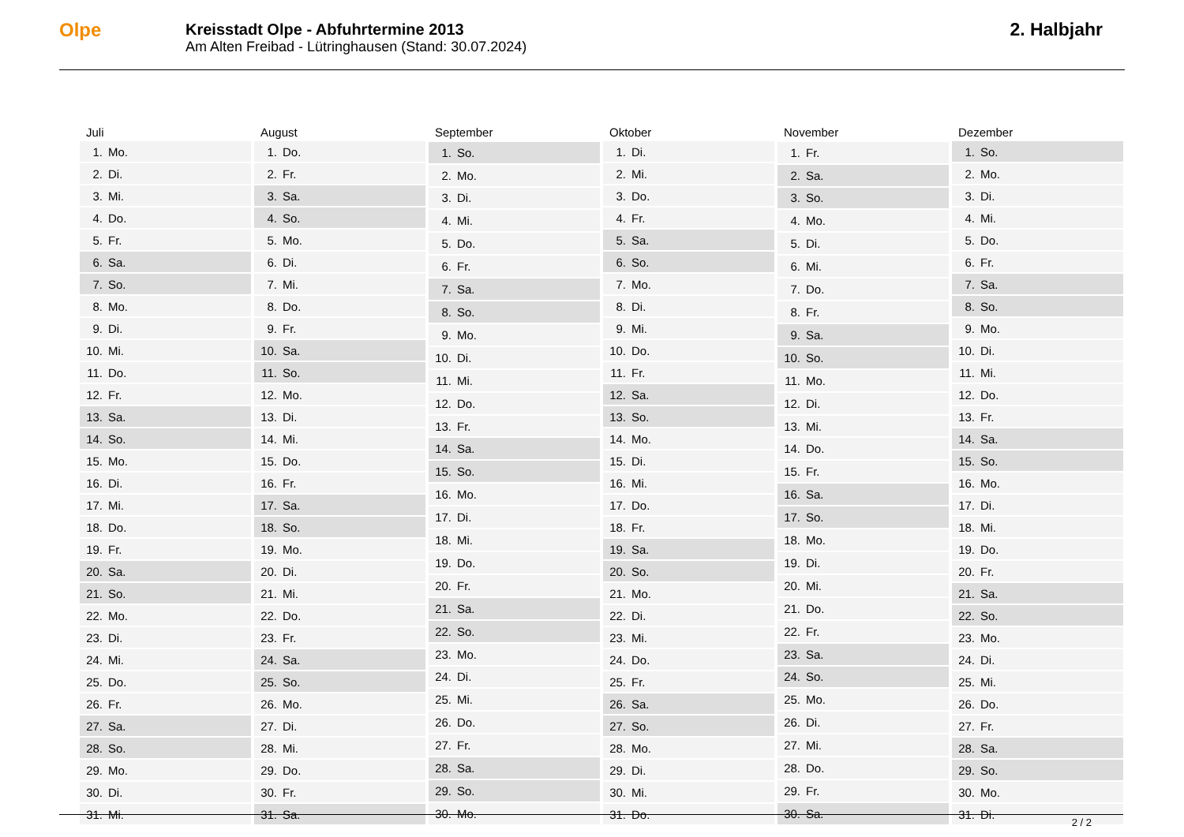Olpe
Kreisstadt Olpe - Abfuhrtermine 2013
Am Alten Freibad - Lütringhausen (Stand: 30.07.2024)
2. Halbjahr
| Juli | |
| --- | --- |
| 1. | Mo. |
| 2. | Di. |
| 3. | Mi. |
| 4. | Do. |
| 5. | Fr. |
| 6. | Sa. |
| 7. | So. |
| 8. | Mo. |
| 9. | Di. |
| 10. | Mi. |
| 11. | Do. |
| 12. | Fr. |
| 13. | Sa. |
| 14. | So. |
| 15. | Mo. |
| 16. | Di. |
| 17. | Mi. |
| 18. | Do. |
| 19. | Fr. |
| 20. | Sa. |
| 21. | So. |
| 22. | Mo. |
| 23. | Di. |
| 24. | Mi. |
| 25. | Do. |
| 26. | Fr. |
| 27. | Sa. |
| 28. | So. |
| 29. | Mo. |
| 30. | Di. |
| 31. | Mi. |
| August | |
| --- | --- |
| 1. | Do. |
| 2. | Fr. |
| 3. | Sa. |
| 4. | So. |
| 5. | Mo. |
| 6. | Di. |
| 7. | Mi. |
| 8. | Do. |
| 9. | Fr. |
| 10. | Sa. |
| 11. | So. |
| 12. | Mo. |
| 13. | Di. |
| 14. | Mi. |
| 15. | Do. |
| 16. | Fr. |
| 17. | Sa. |
| 18. | So. |
| 19. | Mo. |
| 20. | Di. |
| 21. | Mi. |
| 22. | Do. |
| 23. | Fr. |
| 24. | Sa. |
| 25. | So. |
| 26. | Mo. |
| 27. | Di. |
| 28. | Mi. |
| 29. | Do. |
| 30. | Fr. |
| 31. | Sa. |
| September | |
| --- | --- |
| 1. | So. |
| 2. | Mo. |
| 3. | Di. |
| 4. | Mi. |
| 5. | Do. |
| 6. | Fr. |
| 7. | Sa. |
| 8. | So. |
| 9. | Mo. |
| 10. | Di. |
| 11. | Mi. |
| 12. | Do. |
| 13. | Fr. |
| 14. | Sa. |
| 15. | So. |
| 16. | Mo. |
| 17. | Di. |
| 18. | Mi. |
| 19. | Do. |
| 20. | Fr. |
| 21. | Sa. |
| 22. | So. |
| 23. | Mo. |
| 24. | Di. |
| 25. | Mi. |
| 26. | Do. |
| 27. | Fr. |
| 28. | Sa. |
| 29. | So. |
| 30. | Mo. |
| Oktober | |
| --- | --- |
| 1. | Di. |
| 2. | Mi. |
| 3. | Do. |
| 4. | Fr. |
| 5. | Sa. |
| 6. | So. |
| 7. | Mo. |
| 8. | Di. |
| 9. | Mi. |
| 10. | Do. |
| 11. | Fr. |
| 12. | Sa. |
| 13. | So. |
| 14. | Mo. |
| 15. | Di. |
| 16. | Mi. |
| 17. | Do. |
| 18. | Fr. |
| 19. | Sa. |
| 20. | So. |
| 21. | Mo. |
| 22. | Di. |
| 23. | Mi. |
| 24. | Do. |
| 25. | Fr. |
| 26. | Sa. |
| 27. | So. |
| 28. | Mo. |
| 29. | Di. |
| 30. | Mi. |
| 31. | Do. |
| November | |
| --- | --- |
| 1. | Fr. |
| 2. | Sa. |
| 3. | So. |
| 4. | Mo. |
| 5. | Di. |
| 6. | Mi. |
| 7. | Do. |
| 8. | Fr. |
| 9. | Sa. |
| 10. | So. |
| 11. | Mo. |
| 12. | Di. |
| 13. | Mi. |
| 14. | Do. |
| 15. | Fr. |
| 16. | Sa. |
| 17. | So. |
| 18. | Mo. |
| 19. | Di. |
| 20. | Mi. |
| 21. | Do. |
| 22. | Fr. |
| 23. | Sa. |
| 24. | So. |
| 25. | Mo. |
| 26. | Di. |
| 27. | Mi. |
| 28. | Do. |
| 29. | Fr. |
| 30. | Sa. |
| Dezember | |
| --- | --- |
| 1. | So. |
| 2. | Mo. |
| 3. | Di. |
| 4. | Mi. |
| 5. | Do. |
| 6. | Fr. |
| 7. | Sa. |
| 8. | So. |
| 9. | Mo. |
| 10. | Di. |
| 11. | Mi. |
| 12. | Do. |
| 13. | Fr. |
| 14. | Sa. |
| 15. | So. |
| 16. | Mo. |
| 17. | Di. |
| 18. | Mi. |
| 19. | Do. |
| 20. | Fr. |
| 21. | Sa. |
| 22. | So. |
| 23. | Mo. |
| 24. | Di. |
| 25. | Mi. |
| 26. | Do. |
| 27. | Fr. |
| 28. | Sa. |
| 29. | So. |
| 30. | Mo. |
| 31. | Di. |
2 / 2